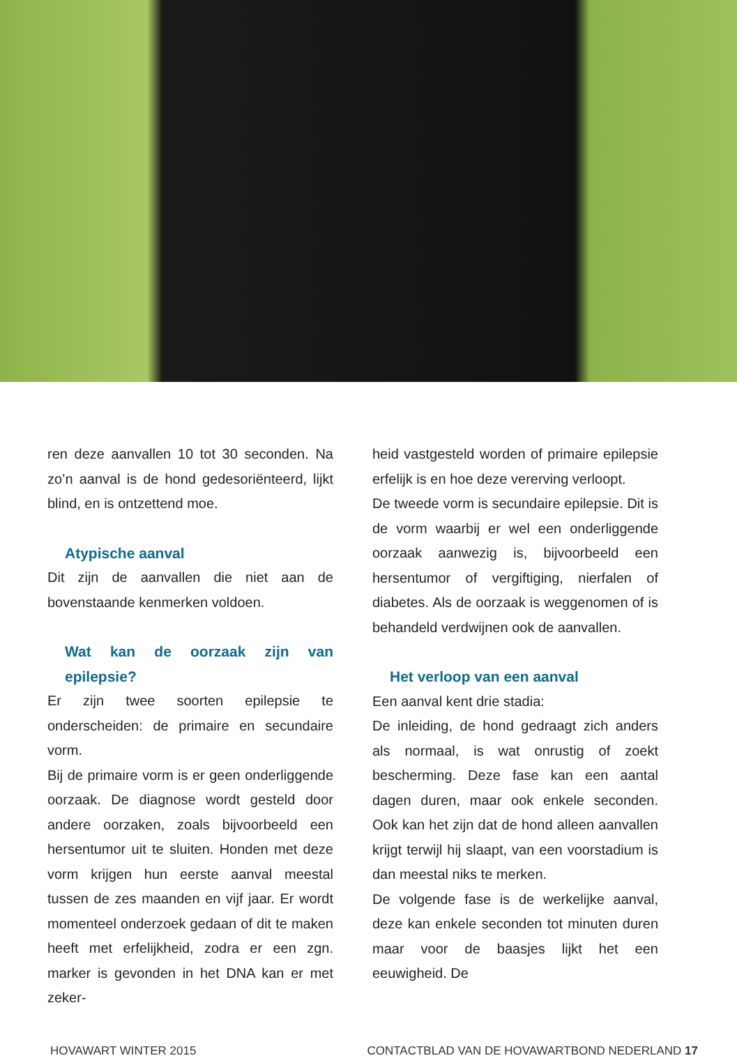ren deze aanvallen 10 tot 30 seconden. Na zo’n aanval is de hond gedesoriënteerd, lijkt blind, en is ontzettend moe.
Atypische aanval
Dit zijn de aanvallen die niet aan de bovenstaande kenmerken voldoen.
Wat kan de oorzaak zijn van epilepsie?
Er zijn twee soorten epilepsie te onderscheiden: de primaire en secundaire vorm.
Bij de primaire vorm is er geen onderliggende oorzaak. De diagnose wordt gesteld door andere oorzaken, zoals bijvoorbeeld een hersentumor uit te sluiten. Honden met deze vorm krijgen hun eerste aanval meestal tussen de zes maanden en vijf jaar. Er wordt momenteel onderzoek gedaan of dit te maken heeft met erfelijkheid, zodra er een zgn. marker is gevonden in het DNA kan er met zeker-
heid vastgesteld worden of primaire epilepsie erfelijk is en hoe deze vererving verloopt.
De tweede vorm is secundaire epilepsie. Dit is de vorm waarbij er wel een onderliggende oorzaak aanwezig is, bijvoorbeeld een hersentumor of vergiftiging, nierfalen of diabetes. Als de oorzaak is weggenomen of is behandeld verdwijnen ook de aanvallen.
Het verloop van een aanval
Een aanval kent drie stadia:
De inleiding, de hond gedraagt zich anders als normaal, is wat onrustig of zoekt bescherming. Deze fase kan een aantal dagen duren, maar ook enkele seconden. Ook kan het zijn dat de hond alleen aanvallen krijgt terwijl hij slaapt, van een voorstadium is dan meestal niks te merken.
De volgende fase is de werkelijke aanval, deze kan enkele seconden tot minuten duren maar voor de baasjes lijkt het een eeuwigheid. De
HOVAWART WINTER 2015 CONTACTBLAD VAN DE HOVAWARTBOND NEDERLAND 17